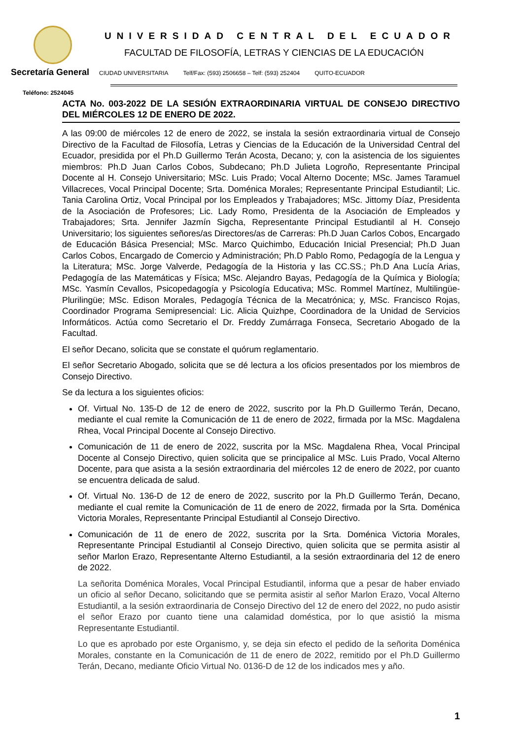UNIVERSIDAD CENTRAL DEL ECUADOR
FACULTAD DE FILOSOFÍA, LETRAS Y CIENCIAS DE LA EDUCACIÓN
Secretaría General CIUDAD UNIVERSITARIA Telf/Fax: (593) 2506658 – Telf: (593) 252404 QUITO-ECUADOR
Teléfono: 2524045
ACTA No. 003-2022 DE LA SESIÓN EXTRAORDINARIA VIRTUAL DE CONSEJO DIRECTIVO DEL MIÉRCOLES 12 DE ENERO DE 2022.
A las 09:00 de miércoles 12 de enero de 2022, se instala la sesión extraordinaria virtual de Consejo Directivo de la Facultad de Filosofía, Letras y Ciencias de la Educación de la Universidad Central del Ecuador, presidida por el Ph.D Guillermo Terán Acosta, Decano; y, con la asistencia de los siguientes miembros: Ph.D Juan Carlos Cobos, Subdecano; Ph.D Julieta Logroño, Representante Principal Docente al H. Consejo Universitario; MSc. Luis Prado; Vocal Alterno Docente; MSc. James Taramuel Villacreces, Vocal Principal Docente; Srta. Doménica Morales; Representante Principal Estudiantil; Lic. Tania Carolina Ortiz, Vocal Principal por los Empleados y Trabajadores; MSc. Jittomy Díaz, Presidenta de la Asociación de Profesores; Lic. Lady Romo, Presidenta de la Asociación de Empleados y Trabajadores; Srta. Jennifer Jazmín Sigcha, Representante Principal Estudiantil al H. Consejo Universitario; los siguientes señores/as Directores/as de Carreras: Ph.D Juan Carlos Cobos, Encargado de Educación Básica Presencial; MSc. Marco Quichimbo, Educación Inicial Presencial; Ph.D Juan Carlos Cobos, Encargado de Comercio y Administración; Ph.D Pablo Romo, Pedagogía de la Lengua y la Literatura; MSc. Jorge Valverde, Pedagogía de la Historia y las CC.SS.; Ph.D Ana Lucía Arias, Pedagogía de las Matemáticas y Física; MSc. Alejandro Bayas, Pedagogía de la Química y Biología; MSc. Yasmín Cevallos, Psicopedagogía y Psicología Educativa; MSc. Rommel Martínez, Multilingüe-Plurilingüe; MSc. Edison Morales, Pedagogía Técnica de la Mecatrónica; y, MSc. Francisco Rojas, Coordinador Programa Semipresencial: Lic. Alicia Quizhpe, Coordinadora de la Unidad de Servicios Informáticos. Actúa como Secretario el Dr. Freddy Zumárraga Fonseca, Secretario Abogado de la Facultad.
El señor Decano, solicita que se constate el quórum reglamentario.
El señor Secretario Abogado, solicita que se dé lectura a los oficios presentados por los miembros de Consejo Directivo.
Se da lectura a los siguientes oficios:
Of. Virtual No. 135-D de 12 de enero de 2022, suscrito por la Ph.D Guillermo Terán, Decano, mediante el cual remite la Comunicación de 11 de enero de 2022, firmada por la MSc. Magdalena Rhea, Vocal Principal Docente al Consejo Directivo.
Comunicación de 11 de enero de 2022, suscrita por la MSc. Magdalena Rhea, Vocal Principal Docente al Consejo Directivo, quien solicita que se principalice al MSc. Luis Prado, Vocal Alterno Docente, para que asista a la sesión extraordinaria del miércoles 12 de enero de 2022, por cuanto se encuentra delicada de salud.
Of. Virtual No. 136-D de 12 de enero de 2022, suscrito por la Ph.D Guillermo Terán, Decano, mediante el cual remite la Comunicación de 11 de enero de 2022, firmada por la Srta. Doménica Victoria Morales, Representante Principal Estudiantil al Consejo Directivo.
Comunicación de 11 de enero de 2022, suscrita por la Srta. Doménica Victoria Morales, Representante Principal Estudiantil al Consejo Directivo, quien solicita que se permita asistir al señor Marlon Erazo, Representante Alterno Estudiantil, a la sesión extraordinaria del 12 de enero de 2022.
La señorita Doménica Morales, Vocal Principal Estudiantil, informa que a pesar de haber enviado un oficio al señor Decano, solicitando que se permita asistir al señor Marlon Erazo, Vocal Alterno Estudiantil, a la sesión extraordinaria de Consejo Directivo del 12 de enero del 2022, no pudo asistir el señor Erazo por cuanto tiene una calamidad doméstica, por lo que asistió la misma Representante Estudiantil.
Lo que es aprobado por este Organismo, y, se deja sin efecto el pedido de la señorita Doménica Morales, constante en la Comunicación de 11 de enero de 2022, remitido por el Ph.D Guillermo Terán, Decano, mediante Oficio Virtual No. 0136-D de 12 de los indicados mes y año.
1